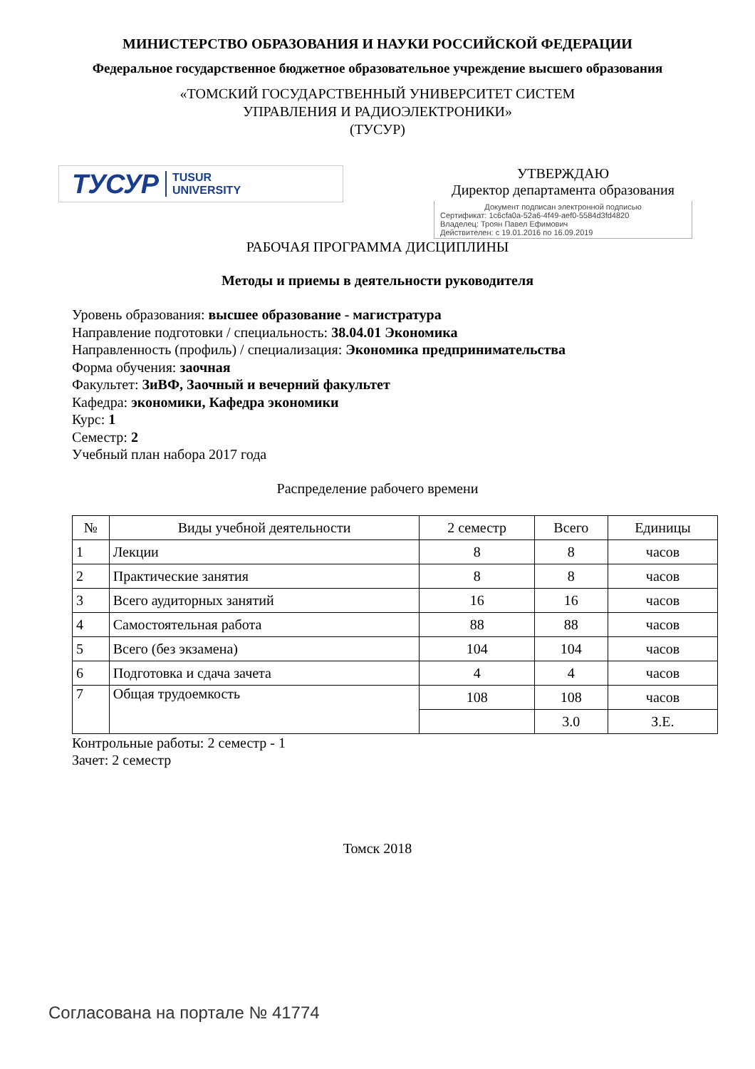МИНИСТЕРСТВО ОБРАЗОВАНИЯ И НАУКИ РОССИЙСКОЙ ФЕДЕРАЦИИ
Федеральное государственное бюджетное образовательное учреждение высшего образования
«ТОМСКИЙ ГОСУДАРСТВЕННЫЙ УНИВЕРСИТЕТ СИСТЕМ
УПРАВЛЕНИЯ И РАДИОЭЛЕКТРОНИКИ»
(ТУСУР)
ТУСУР TUSUR
UNIVERSITY
УТВЕРЖДАЮ
Директор департамента образования
Документ подписан электронной подписью
Сертификат: 1c6cfa0a-52a6-4f49-aef0-5584d3fd4820
Владелец: Троян Павел Ефимович
Действителен: с 19.01.2016 по 16.09.2019
РАБОЧАЯ ПРОГРАММА ДИСЦИПЛИНЫ
Методы и приемы в деятельности руководителя
Уровень образования: высшее образование - магистратура
Направление подготовки / специальность: 38.04.01 Экономика
Направленность (профиль) / специализация: Экономика предпринимательства
Форма обучения: заочная
Факультет: ЗиВФ, Заочный и вечерний факультет
Кафедра: экономики, Кафедра экономики
Курс: 1
Семестр: 2
Учебный план набора 2017 года
Распределение рабочего времени
| № | Виды учебной деятельности | 2 семестр | Всего | Единицы |
| --- | --- | --- | --- | --- |
| 1 | Лекции | 8 | 8 | часов |
| 2 | Практические занятия | 8 | 8 | часов |
| 3 | Всего аудиторных занятий | 16 | 16 | часов |
| 4 | Самостоятельная работа | 88 | 88 | часов |
| 5 | Всего (без экзамена) | 104 | 104 | часов |
| 6 | Подготовка и сдача зачета | 4 | 4 | часов |
| 7 | Общая трудоемкость | 108 | 108 | часов |
| | | | 3.0 | З.Е. |
Контрольные работы: 2 семестр - 1
Зачет: 2 семестр
Томск 2018
Согласована на портале № 41774